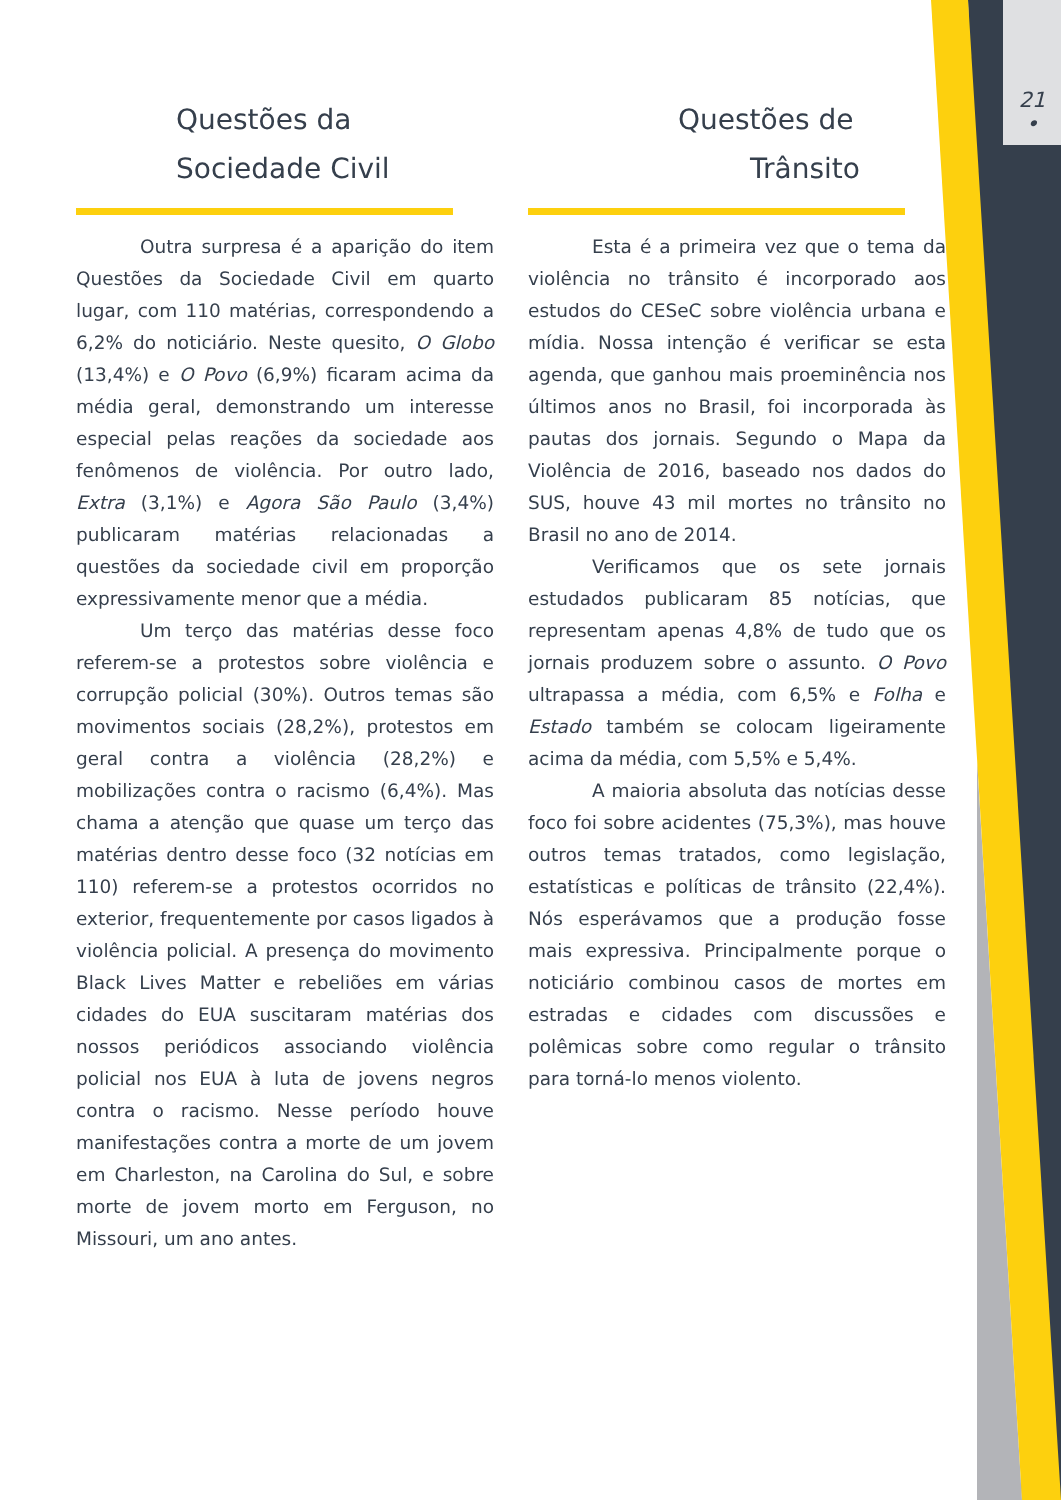21
•
Questões da
Sociedade Civil
Outra surpresa é a aparição do item Questões da Sociedade Civil em quarto lugar, com 110 matérias, correspondendo a 6,2% do noticiário. Neste quesito, O Globo (13,4%) e O Povo (6,9%) ficaram acima da média geral, demonstrando um interesse especial pelas reações da sociedade aos fenômenos de violência. Por outro lado, Extra (3,1%) e Agora São Paulo (3,4%) publicaram matérias relacionadas a questões da sociedade civil em proporção expressivamente menor que a média.
Um terço das matérias desse foco referem-se a protestos sobre violência e corrupção policial (30%). Outros temas são movimentos sociais (28,2%), protestos em geral contra a violência (28,2%) e mobilizações contra o racismo (6,4%). Mas chama a atenção que quase um terço das matérias dentro desse foco (32 notícias em 110) referem-se a protestos ocorridos no exterior, frequentemente por casos ligados à violência policial. A presença do movimento Black Lives Matter e rebeliões em várias cidades do EUA suscitaram matérias dos nossos periódicos associando violência policial nos EUA à luta de jovens negros contra o racismo. Nesse período houve manifestações contra a morte de um jovem em Charleston, na Carolina do Sul, e sobre morte de jovem morto em Ferguson, no Missouri, um ano antes.
Questões de
Trânsito
Esta é a primeira vez que o tema da violência no trânsito é incorporado aos estudos do CESeC sobre violência urbana e mídia. Nossa intenção é verificar se esta agenda, que ganhou mais proeminência nos últimos anos no Brasil, foi incorporada às pautas dos jornais. Segundo o Mapa da Violência de 2016, baseado nos dados do SUS, houve 43 mil mortes no trânsito no Brasil no ano de 2014.
Verificamos que os sete jornais estudados publicaram 85 notícias, que representam apenas 4,8% de tudo que os jornais produzem sobre o assunto. O Povo ultrapassa a média, com 6,5% e Folha e Estado também se colocam ligeiramente acima da média, com 5,5% e 5,4%.
A maioria absoluta das notícias desse foco foi sobre acidentes (75,3%), mas houve outros temas tratados, como legislação, estatísticas e políticas de trânsito (22,4%). Nós esperávamos que a produção fosse mais expressiva. Principalmente porque o noticiário combinou casos de mortes em estradas e cidades com discussões e polêmicas sobre como regular o trânsito para torná-lo menos violento.